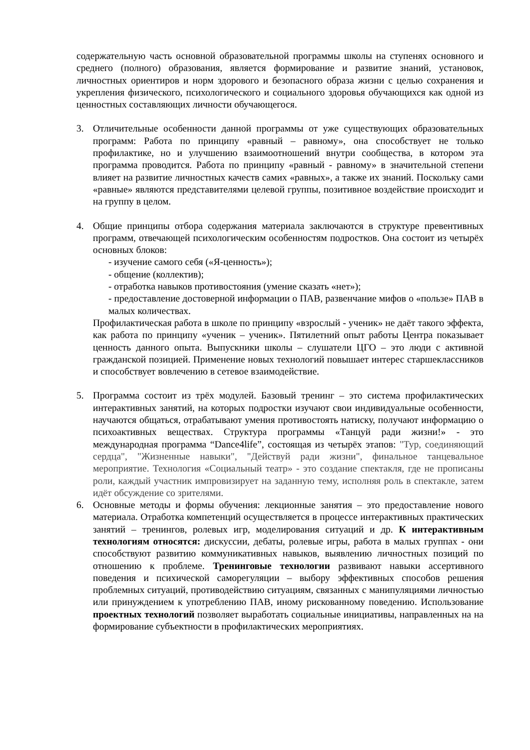содержательную часть основной образовательной программы школы на ступенях основного и среднего (полного) образования, является формирование и развитие знаний, установок, личностных ориентиров и норм здорового и безопасного образа жизни с целью сохранения и укрепления физического, психологического и социального здоровья обучающихся как одной из ценностных составляющих личности обучающегося.
3. Отличительные особенности данной программы от уже существующих образовательных программ: Работа по принципу «равный – равному», она способствует не только профилактике, но и улучшению взаимоотношений внутри сообщества, в котором эта программа проводится. Работа по принципу «равный - равному» в значительной степени влияет на развитие личностных качеств самих «равных», а также их знаний. Поскольку сами «равные» являются представителями целевой группы, позитивное воздействие происходит и на группу в целом.
4. Общие принципы отбора содержания материала заключаются в структуре превентивных программ, отвечающей психологическим особенностям подростков. Она состоит из четырёх основных блоков:
- изучение самого себя («Я-ценность»);
- общение (коллектив);
- отработка навыков противостояния (умение сказать «нет»);
- предоставление достоверной информации о ПАВ, развенчание мифов о «пользе» ПАВ в малых количествах.
Профилактическая работа в школе по принципу «взрослый - ученик» не даёт такого эффекта, как работа по принципу «ученик – ученик». Пятилетний опыт работы Центра показывает ценность данного опыта. Выпускники школы – слушатели ЦГО – это люди с активной гражданской позицией. Применение новых технологий повышает интерес старшеклассников и способствует вовлечению в сетевое взаимодействие.
5. Программа состоит из трёх модулей. Базовый тренинг – это система профилактических интерактивных занятий, на которых подростки изучают свои индивидуальные особенности, научаются общаться, отрабатывают умения противостоять натиску, получают информацию о психоактивных веществах. Структура программы «Танцуй ради жизни!» - это международная программа “Dance4life”, состоящая из четырёх этапов: "Тур, соединяющий сердца", "Жизненные навыки", "Действуй ради жизни", финальное танцевальное мероприятие. Технология «Социальный театр» - это создание спектакля, где не прописаны роли, каждый участник импровизирует на заданную тему, исполняя роль в спектакле, затем идёт обсуждение со зрителями.
6. Основные методы и формы обучения: лекционные занятия – это предоставление нового материала. Отработка компетенций осуществляется в процессе интерактивных практических занятий – тренингов, ролевых игр, моделирования ситуаций и др. К интерактивным технологиям относятся: дискуссии, дебаты, ролевые игры, работа в малых группах - они способствуют развитию коммуникативных навыков, выявлению личностных позиций по отношению к проблеме. Тренинговые технологии развивают навыки ассертивного поведения и психической саморегуляции – выбору эффективных способов решения проблемных ситуаций, противодействию ситуациям, связанных с манипуляциями личностью или принуждением к употреблению ПАВ, иному рискованному поведению. Использование проектных технологий позволяет выработать социальные инициативы, направленных на на формирование субъектности в профилактических мероприятиях.